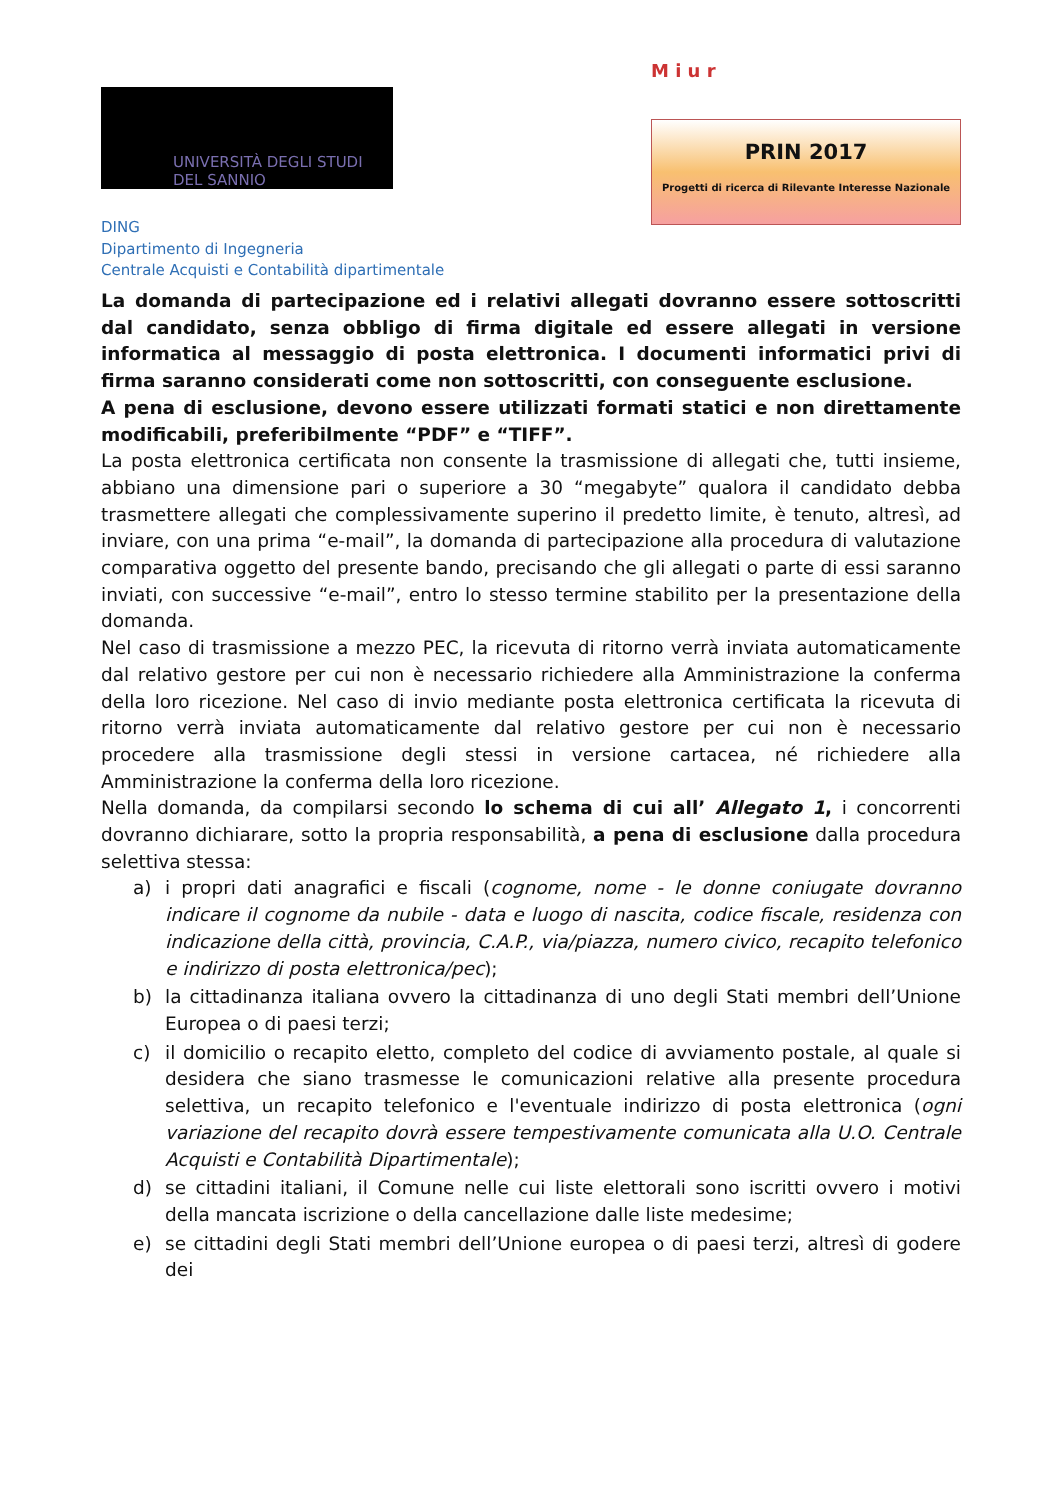UNIVERSITÀ DEGLI STUDI
DEL SANNIO
DING
Dipartimento di Ingegneria
Centrale Acquisti e Contabilità dipartimentale
M i u r
PRIN 2017
Progetti di ricerca di Rilevante Interesse Nazionale
La domanda di partecipazione ed i relativi allegati dovranno essere sottoscritti dal candidato, senza obbligo di firma digitale ed essere allegati in versione informatica al messaggio di posta elettronica. I documenti informatici privi di firma saranno considerati come non sottoscritti, con conseguente esclusione.
A pena di esclusione, devono essere utilizzati formati statici e non direttamente modificabili, preferibilmente “PDF” e “TIFF”.
La posta elettronica certificata non consente la trasmissione di allegati che, tutti insieme, abbiano una dimensione pari o superiore a 30 “megabyte” qualora il candidato debba trasmettere allegati che complessivamente superino il predetto limite, è tenuto, altresì, ad inviare, con una prima “e-mail”, la domanda di partecipazione alla procedura di valutazione comparativa oggetto del presente bando, precisando che gli allegati o parte di essi saranno inviati, con successive “e-mail”, entro lo stesso termine stabilito per la presentazione della domanda.
Nel caso di trasmissione a mezzo PEC, la ricevuta di ritorno verrà inviata automaticamente dal relativo gestore per cui non è necessario richiedere alla Amministrazione la conferma della loro ricezione. Nel caso di invio mediante posta elettronica certificata la ricevuta di ritorno verrà inviata automaticamente dal relativo gestore per cui non è necessario procedere alla trasmissione degli stessi in versione cartacea, né richiedere alla Amministrazione la conferma della loro ricezione.
Nella domanda, da compilarsi secondo lo schema di cui all’ Allegato 1, i concorrenti dovranno dichiarare, sotto la propria responsabilità, a pena di esclusione dalla procedura selettiva stessa:
a) i propri dati anagrafici e fiscali (cognome, nome - le donne coniugate dovranno indicare il cognome da nubile - data e luogo di nascita, codice fiscale, residenza con indicazione della città, provincia, C.A.P., via/piazza, numero civico, recapito telefonico e indirizzo di posta elettronica/pec);
b) la cittadinanza italiana ovvero la cittadinanza di uno degli Stati membri dell’Unione Europea o di paesi terzi;
c) il domicilio o recapito eletto, completo del codice di avviamento postale, al quale si desidera che siano trasmesse le comunicazioni relative alla presente procedura selettiva, un recapito telefonico e l'eventuale indirizzo di posta elettronica (ogni variazione del recapito dovrà essere tempestivamente comunicata alla U.O. Centrale Acquisti e Contabilità Dipartimentale);
d) se cittadini italiani, il Comune nelle cui liste elettorali sono iscritti ovvero i motivi della mancata iscrizione o della cancellazione dalle liste medesime;
e) se cittadini degli Stati membri dell’Unione europea o di paesi terzi, altresì di godere dei